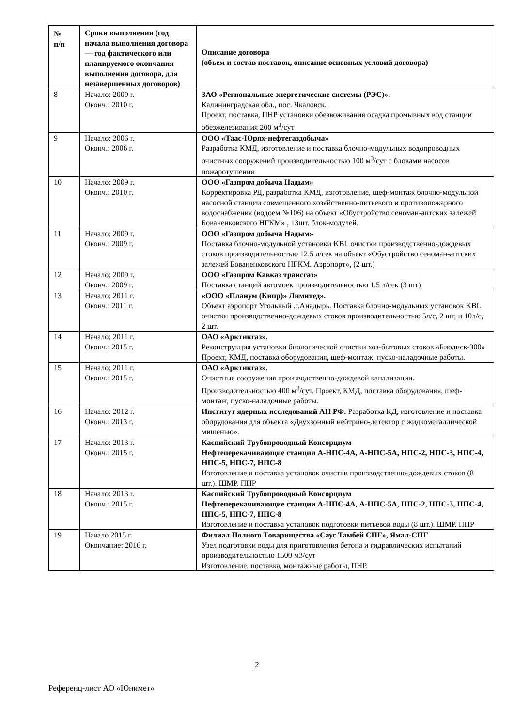| № п/п | Сроки выполнения (год начала выполнения договора — год фактического или планируемого окончания выполнения договора, для незавершенных договоров) | Описание договора (объем и состав поставок, описание основных условий договора) |
| --- | --- | --- |
| 8 | Начало: 2009 г. Оконч.: 2010 г. | ЗАО «Региональные энергетические системы (РЭС)». Калининградская обл., пос. Чкаловск. Проект, поставка, ПНР установки обезвоживания осадка промывных вод станции обезжелезивания 200 м<sup>3</sup>/сут |
| 9 | Начало: 2006 г. Оконч.: 2006 г. | ООО «Таас-Юрях-нефтегаздобыча» Разработка КМД, изготовление и поставка блочно-модульных водопроводных очистных сооружений производительностью 100 м<sup>3</sup>/сут с блоками насосов пожаротушения |
| 10 | Начало: 2009 г. Оконч.: 2010 г. | ООО «Газпром добыча Надым» Корректировка РД, разработка КМД, изготовление, шеф-монтаж блочно-модульной насосной станции совмещенного хозяйственно-питьевого и противопожарного водоснабжения (водоем №106) на объект «Обустройство сеноман-аптских залежей Бованенковского НГКМ» , 13шт. блок-модулей. |
| 11 | Начало: 2009 г. Оконч.: 2009 г. | ООО «Газпром добыча Надым» Поставка блочно-модульной установки KBL очистки производственно-дождевых стоков производительностью 12.5 л/сек на объект «Обустройство сеноман-аптских залежей Бованенковского НГКМ. Аэропорт», (2 шт.) |
| 12 | Начало: 2009 г. Оконч.: 2009 г. | ООО «Газпром Кавказ трансгаз» Поставка станций автомоек производительностью 1.5 л/сек (3 шт) |
| 13 | Начало: 2011 г. Оконч.: 2011 г. | «ООО «Планум (Кипр)» Лимитед». Объект аэропорт Угольный .г.Анадырь. Поставка блочно-модульных установок KBL очистки производственно-дождевых стоков производительностью 5л/с, 2 шт, и 10л/с, 2 шт. |
| 14 | Начало: 2011 г. Оконч.: 2015 г. | ОАО «Арктикгаз». Реконструкция установки биологической очистки хоз-бытовых стоков «Биодиск-300» Проект, КМД, поставка оборудования, шеф-монтаж, пуско-наладочные работы. |
| 15 | Начало: 2011 г. Оконч.: 2015 г. | ОАО «Арктикгаз». Очистные сооружения производственно-дождевой канализации. Производительностью 400 м<sup>3</sup>/сут. Проект, КМД, поставка оборудования, шеф-монтаж, пуско-наладочные работы. |
| 16 | Начало: 2012 г. Оконч.: 2013 г. | Институт ядерных исследований АН РФ. Разработка КД, изготовление и поставка оборудования для объекта «Двухзонный нейтрино-детектор с жидкометаллической мишенью». |
| 17 | Начало: 2013 г. Оконч.: 2015 г. | Каспийский Трубопроводный Консорциум Нефтеперекачивающие станции А-НПС-4А, А-НПС-5А, НПС-2, НПС-3, НПС-4, НПС-5, НПС-7, НПС-8 Изготовление и поставка установок очистки производственно-дождевых стоков (8 шт.). ШМР. ПНР |
| 18 | Начало: 2013 г. Оконч.: 2015 г. | Каспийский Трубопроводный Консорциум Нефтеперекачивающие станции А-НПС-4А, А-НПС-5А, НПС-2, НПС-3, НПС-4, НПС-5, НПС-7, НПС-8 Изготовление и поставка установок подготовки питьевой воды (8 шт.). ШМР. ПНР |
| 19 | Начало 2015 г. Окончание: 2016 г. | Филиал Полного Товарищества «Саус Тамбей СПГ», Ямал-СПГ Узел подготовки воды для приготовления бетона и гидравлических испытаний производительностью 1500 м3/сут Изготовление, поставка, монтажные работы, ПНР. |
2
Референц-лист АО «Юнимет»